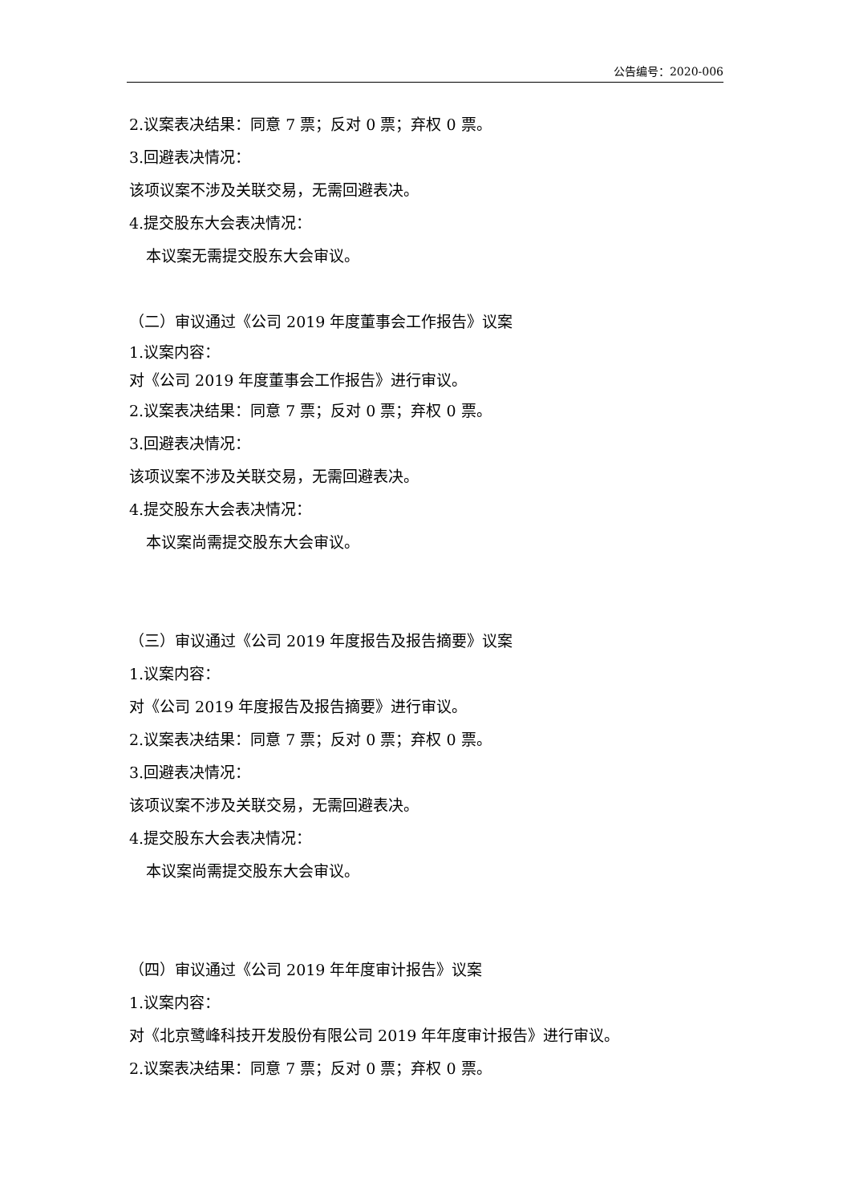公告编号：2020-006
2.议案表决结果：同意 7 票；反对 0 票；弃权 0 票。
3.回避表决情况：
该项议案不涉及关联交易，无需回避表决。
4.提交股东大会表决情况：
本议案无需提交股东大会审议。
（二）审议通过《公司 2019 年度董事会工作报告》议案
1.议案内容：
对《公司 2019 年度董事会工作报告》进行审议。
2.议案表决结果：同意 7 票；反对 0 票；弃权 0 票。
3.回避表决情况：
该项议案不涉及关联交易，无需回避表决。
4.提交股东大会表决情况：
本议案尚需提交股东大会审议。
（三）审议通过《公司 2019 年度报告及报告摘要》议案
1.议案内容：
对《公司 2019 年度报告及报告摘要》进行审议。
2.议案表决结果：同意 7 票；反对 0 票；弃权 0 票。
3.回避表决情况：
该项议案不涉及关联交易，无需回避表决。
4.提交股东大会表决情况：
本议案尚需提交股东大会审议。
（四）审议通过《公司 2019 年年度审计报告》议案
1.议案内容：
对《北京鹭峰科技开发股份有限公司 2019 年年度审计报告》进行审议。
2.议案表决结果：同意 7 票；反对 0 票；弃权 0 票。